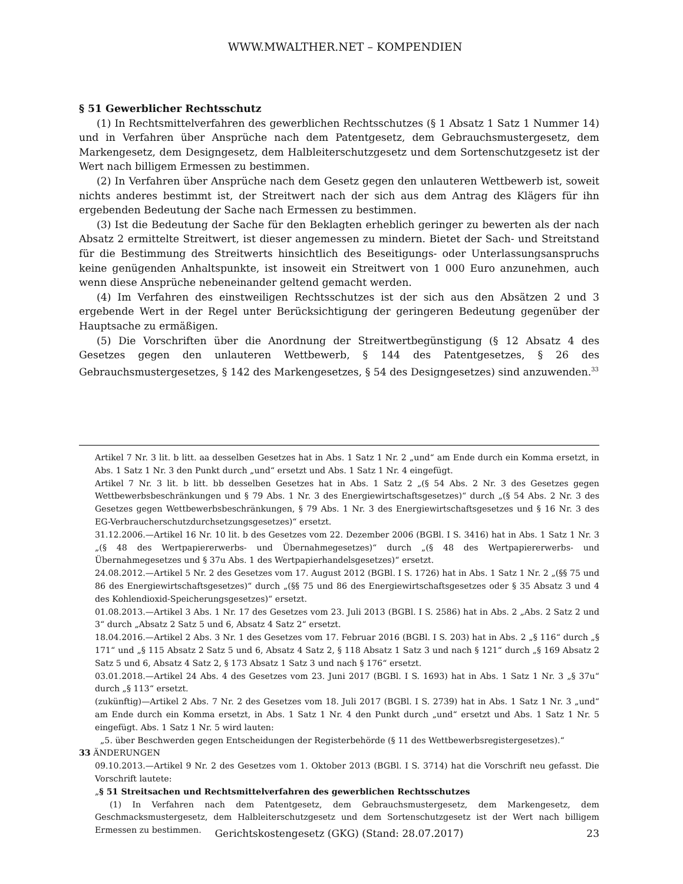WWW.MWALTHER.NET – KOMPENDIEN
§ 51 Gewerblicher Rechtsschutz
(1) In Rechtsmittelverfahren des gewerblichen Rechtsschutzes (§ 1 Absatz 1 Satz 1 Nummer 14) und in Verfahren über Ansprüche nach dem Patentgesetz, dem Gebrauchsmustergesetz, dem Markengesetz, dem Designgesetz, dem Halbleiterschutzgesetz und dem Sortenschutzgesetz ist der Wert nach billigem Ermessen zu bestimmen.
(2) In Verfahren über Ansprüche nach dem Gesetz gegen den unlauteren Wettbewerb ist, soweit nichts anderes bestimmt ist, der Streitwert nach der sich aus dem Antrag des Klägers für ihn ergebenden Bedeutung der Sache nach Ermessen zu bestimmen.
(3) Ist die Bedeutung der Sache für den Beklagten erheblich geringer zu bewerten als der nach Absatz 2 ermittelte Streitwert, ist dieser angemessen zu mindern. Bietet der Sach- und Streitstand für die Bestimmung des Streitwerts hinsichtlich des Beseitigungs- oder Unterlassungsanspruchs keine genügenden Anhaltspunkte, ist insoweit ein Streitwert von 1 000 Euro anzunehmen, auch wenn diese Ansprüche nebeneinander geltend gemacht werden.
(4) Im Verfahren des einstweiligen Rechtsschutzes ist der sich aus den Absätzen 2 und 3 ergebende Wert in der Regel unter Berücksichtigung der geringeren Bedeutung gegenüber der Hauptsache zu ermäßigen.
(5) Die Vorschriften über die Anordnung der Streitwertbegünstigung (§ 12 Absatz 4 des Gesetzes gegen den unlauteren Wettbewerb, § 144 des Patentgesetzes, § 26 des Gebrauchsmustergesetzes, § 142 des Markengesetzes, § 54 des Designgesetzes) sind anzuwenden.<sup>33</sup>
Artikel 7 Nr. 3 lit. b litt. aa desselben Gesetzes hat in Abs. 1 Satz 1 Nr. 2 „und“ am Ende durch ein Komma ersetzt, in Abs. 1 Satz 1 Nr. 3 den Punkt durch „und“ ersetzt und Abs. 1 Satz 1 Nr. 4 eingefügt.
Artikel 7 Nr. 3 lit. b litt. bb desselben Gesetzes hat in Abs. 1 Satz 2 „(§ 54 Abs. 2 Nr. 3 des Gesetzes gegen Wettbewerbsbeschränkungen und § 79 Abs. 1 Nr. 3 des Energiewirtschaftsgesetzes)“ durch „(§ 54 Abs. 2 Nr. 3 des Gesetzes gegen Wettbewerbsbeschränkungen, § 79 Abs. 1 Nr. 3 des Energiewirtschaftsgesetzes und § 16 Nr. 3 des EG-Verbraucherschutzdurchsetzungsgesetzes)“ ersetzt.
31.12.2006.—Artikel 16 Nr. 10 lit. b des Gesetzes vom 22. Dezember 2006 (BGBl. I S. 3416) hat in Abs. 1 Satz 1 Nr. 3 „(§ 48 des Wertpapiererwerbs- und Übernahmegesetzes)“ durch „(§ 48 des Wertpapiererwerbs- und Übernahmegesetzes und § 37u Abs. 1 des Wertpapierhandelsgesetzes)“ ersetzt.
24.08.2012.—Artikel 5 Nr. 2 des Gesetzes vom 17. August 2012 (BGBl. I S. 1726) hat in Abs. 1 Satz 1 Nr. 2 „(§§ 75 und 86 des Energiewirtschaftsgesetzes)“ durch „(§§ 75 und 86 des Energiewirtschaftsgesetzes oder § 35 Absatz 3 und 4 des Kohlendioxid-Speicherungsgesetzes)“ ersetzt.
01.08.2013.—Artikel 3 Abs. 1 Nr. 17 des Gesetzes vom 23. Juli 2013 (BGBl. I S. 2586) hat in Abs. 2 „Abs. 2 Satz 2 und 3“ durch „Absatz 2 Satz 5 und 6, Absatz 4 Satz 2“ ersetzt.
18.04.2016.—Artikel 2 Abs. 3 Nr. 1 des Gesetzes vom 17. Februar 2016 (BGBl. I S. 203) hat in Abs. 2 „§ 116“ durch „§ 171“ und „§ 115 Absatz 2 Satz 5 und 6, Absatz 4 Satz 2, § 118 Absatz 1 Satz 3 und nach § 121“ durch „§ 169 Absatz 2 Satz 5 und 6, Absatz 4 Satz 2, § 173 Absatz 1 Satz 3 und nach § 176“ ersetzt.
03.01.2018.—Artikel 24 Abs. 4 des Gesetzes vom 23. Juni 2017 (BGBl. I S. 1693) hat in Abs. 1 Satz 1 Nr. 3 „§ 37u“ durch „§ 113“ ersetzt.
(zukünftig)—Artikel 2 Abs. 7 Nr. 2 des Gesetzes vom 18. Juli 2017 (BGBl. I S. 2739) hat in Abs. 1 Satz 1 Nr. 3 „und“ am Ende durch ein Komma ersetzt, in Abs. 1 Satz 1 Nr. 4 den Punkt durch „und“ ersetzt und Abs. 1 Satz 1 Nr. 5 eingefügt. Abs. 1 Satz 1 Nr. 5 wird lauten:
„5. über Beschwerden gegen Entscheidungen der Registerbehörde (§ 11 des Wettbewerbsregistergesetzes).“
33 ÄNDERUNGEN
09.10.2013.—Artikel 9 Nr. 2 des Gesetzes vom 1. Oktober 2013 (BGBl. I S. 3714) hat die Vorschrift neu gefasst. Die Vorschrift lautete:
„§ 51 Streitsachen und Rechtsmittelverfahren des gewerblichen Rechtsschutzes
(1) In Verfahren nach dem Patentgesetz, dem Gebrauchsmustergesetz, dem Markengesetz, dem Geschmacksmustergesetz, dem Halbleiterschutzgesetz und dem Sortenschutzgesetz ist der Wert nach billigem Ermessen zu bestimmen.
Gerichtskostengesetz (GKG) (Stand: 28.07.2017) 23